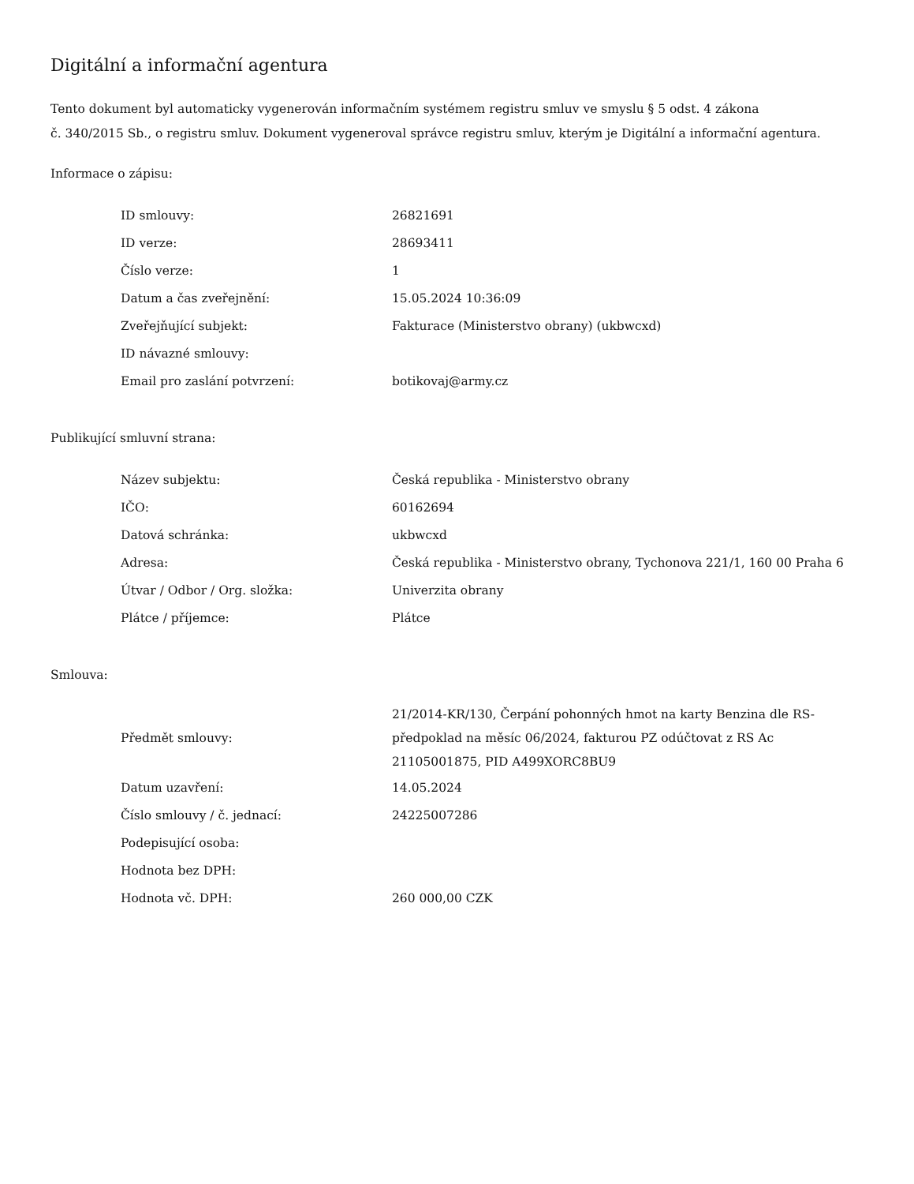Digitální a informační agentura
Tento dokument byl automaticky vygenerován informačním systémem registru smluv ve smyslu § 5 odst. 4 zákona
č. 340/2015 Sb., o registru smluv. Dokument vygeneroval správce registru smluv, kterým je Digitální a informační agentura.
Informace o zápisu:
| ID smlouvy: | 26821691 |
| ID verze: | 28693411 |
| Číslo verze: | 1 |
| Datum a čas zveřejnění: | 15.05.2024 10:36:09 |
| Zveřejňující subjekt: | Fakturace (Ministerstvo obrany) (ukbwcxd) |
| ID návazné smlouvy: | |
| Email pro zaslání potvrzení: | botikovaj@army.cz |
Publikující smluvní strana:
| Název subjektu: | Česká republika - Ministerstvo obrany |
| IČO: | 60162694 |
| Datová schránka: | ukbwcxd |
| Adresa: | Česká republika - Ministerstvo obrany, Tychonova 221/1, 160 00 Praha 6 |
| Útvar / Odbor / Org. složka: | Univerzita obrany |
| Plátce / příjemce: | Plátce |
Smlouva:
| Předmět smlouvy: | 21/2014-KR/130, Čerpání pohonných hmot na karty Benzina dle RS-předpoklad na měsíc 06/2024, fakturou PZ odúčtovat z RS Ac 21105001875, PID A499XORC8BU9 |
| Datum uzavření: | 14.05.2024 |
| Číslo smlouvy / č. jednací: | 24225007286 |
| Podepisující osoba: | |
| Hodnota bez DPH: | |
| Hodnota vč. DPH: | 260 000,00 CZK |